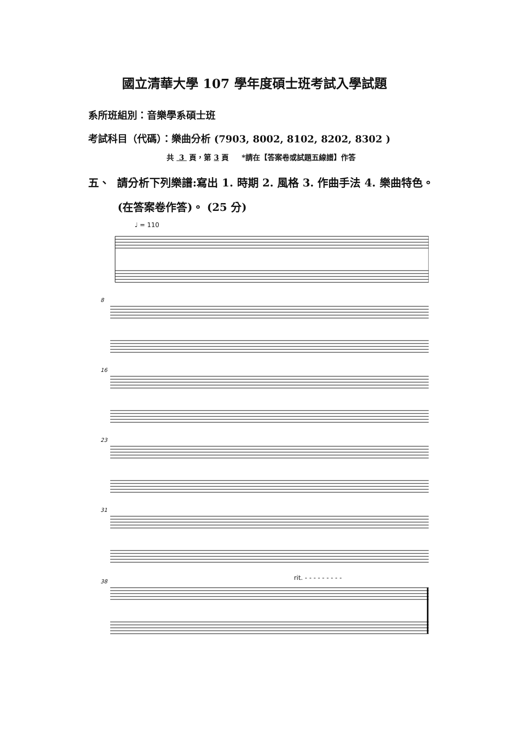國立清華大學 107 學年度碩士班考試入學試題
系所班組別：音樂學系碩士班
考試科目（代碼）：樂曲分析 (7903, 8002, 8102, 8202, 8302 )
共 3 頁，第 3 頁 *請在【答案卷或試題五線譜】作答
五、 請分析下列樂譜:寫出 1. 時期 2. 風格 3. 作曲手法 4. 樂曲特色。
(在答案卷作答)。 (25 分)
♩ = 110
8
16
23
31
rit. - - - - - - - - -
38